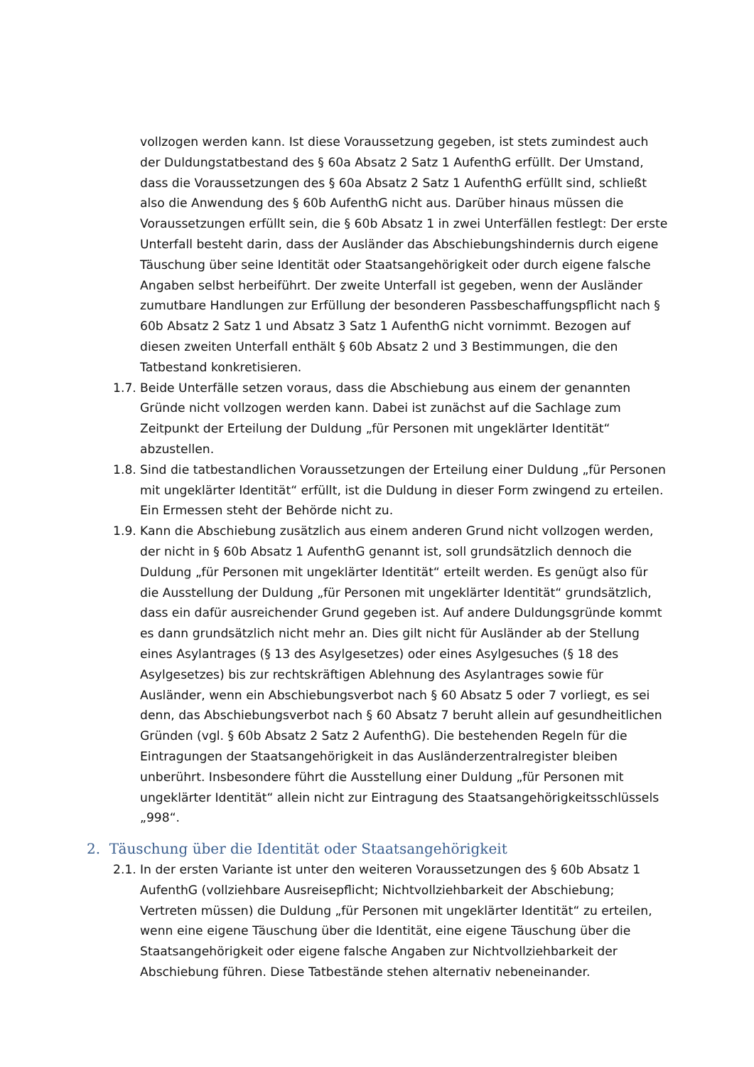vollzogen werden kann. Ist diese Voraussetzung gegeben, ist stets zumindest auch der Duldungstatbestand des § 60a Absatz 2 Satz 1 AufenthG erfüllt. Der Umstand, dass die Voraussetzungen des § 60a Absatz 2 Satz 1 AufenthG erfüllt sind, schließt also die Anwendung des § 60b AufenthG nicht aus. Darüber hinaus müssen die Voraussetzungen erfüllt sein, die § 60b Absatz 1 in zwei Unterfällen festlegt: Der erste Unterfall besteht darin, dass der Ausländer das Abschiebungshindernis durch eigene Täuschung über seine Identität oder Staatsangehörigkeit oder durch eigene falsche Angaben selbst herbeiführt. Der zweite Unterfall ist gegeben, wenn der Ausländer zumutbare Handlungen zur Erfüllung der besonderen Passbeschaffungspflicht nach § 60b Absatz 2 Satz 1 und Absatz 3 Satz 1 AufenthG nicht vornimmt. Bezogen auf diesen zweiten Unterfall enthält § 60b Absatz 2 und 3 Bestimmungen, die den Tatbestand konkretisieren.
1.7. Beide Unterfälle setzen voraus, dass die Abschiebung aus einem der genannten Gründe nicht vollzogen werden kann. Dabei ist zunächst auf die Sachlage zum Zeitpunkt der Erteilung der Duldung „für Personen mit ungeklärter Identität“ abzustellen.
1.8. Sind die tatbestandlichen Voraussetzungen der Erteilung einer Duldung „für Personen mit ungeklärter Identität“ erfüllt, ist die Duldung in dieser Form zwingend zu erteilen. Ein Ermessen steht der Behörde nicht zu.
1.9. Kann die Abschiebung zusätzlich aus einem anderen Grund nicht vollzogen werden, der nicht in § 60b Absatz 1 AufenthG genannt ist, soll grundsätzlich dennoch die Duldung „für Personen mit ungeklärter Identität“ erteilt werden. Es genügt also für die Ausstellung der Duldung „für Personen mit ungeklärter Identität“ grundsätzlich, dass ein dafür ausreichender Grund gegeben ist. Auf andere Duldungsgründe kommt es dann grundsätzlich nicht mehr an. Dies gilt nicht für Ausländer ab der Stellung eines Asylantrages (§ 13 des Asylgesetzes) oder eines Asylgesuches (§ 18 des Asylgesetzes) bis zur rechtskräftigen Ablehnung des Asylantrages sowie für Ausländer, wenn ein Abschiebungsverbot nach § 60 Absatz 5 oder 7 vorliegt, es sei denn, das Abschiebungsverbot nach § 60 Absatz 7 beruht allein auf gesundheitlichen Gründen (vgl. § 60b Absatz 2 Satz 2 AufenthG). Die bestehenden Regeln für die Eintragungen der Staatsangehörigkeit in das Ausländerzentralregister bleiben unberührt. Insbesondere führt die Ausstellung einer Duldung „für Personen mit ungeklärter Identität“ allein nicht zur Eintragung des Staatsangehörigkeitsschlüssels „998“.
2. Täuschung über die Identität oder Staatsangehörigkeit
2.1. In der ersten Variante ist unter den weiteren Voraussetzungen des § 60b Absatz 1 AufenthG (vollziehbare Ausreisepflicht; Nichtvollziehbarkeit der Abschiebung; Vertreten müssen) die Duldung „für Personen mit ungeklärter Identität“ zu erteilen, wenn eine eigene Täuschung über die Identität, eine eigene Täuschung über die Staatsangehörigkeit oder eigene falsche Angaben zur Nichtvollziehbarkeit der Abschiebung führen. Diese Tatbestände stehen alternativ nebeneinander.